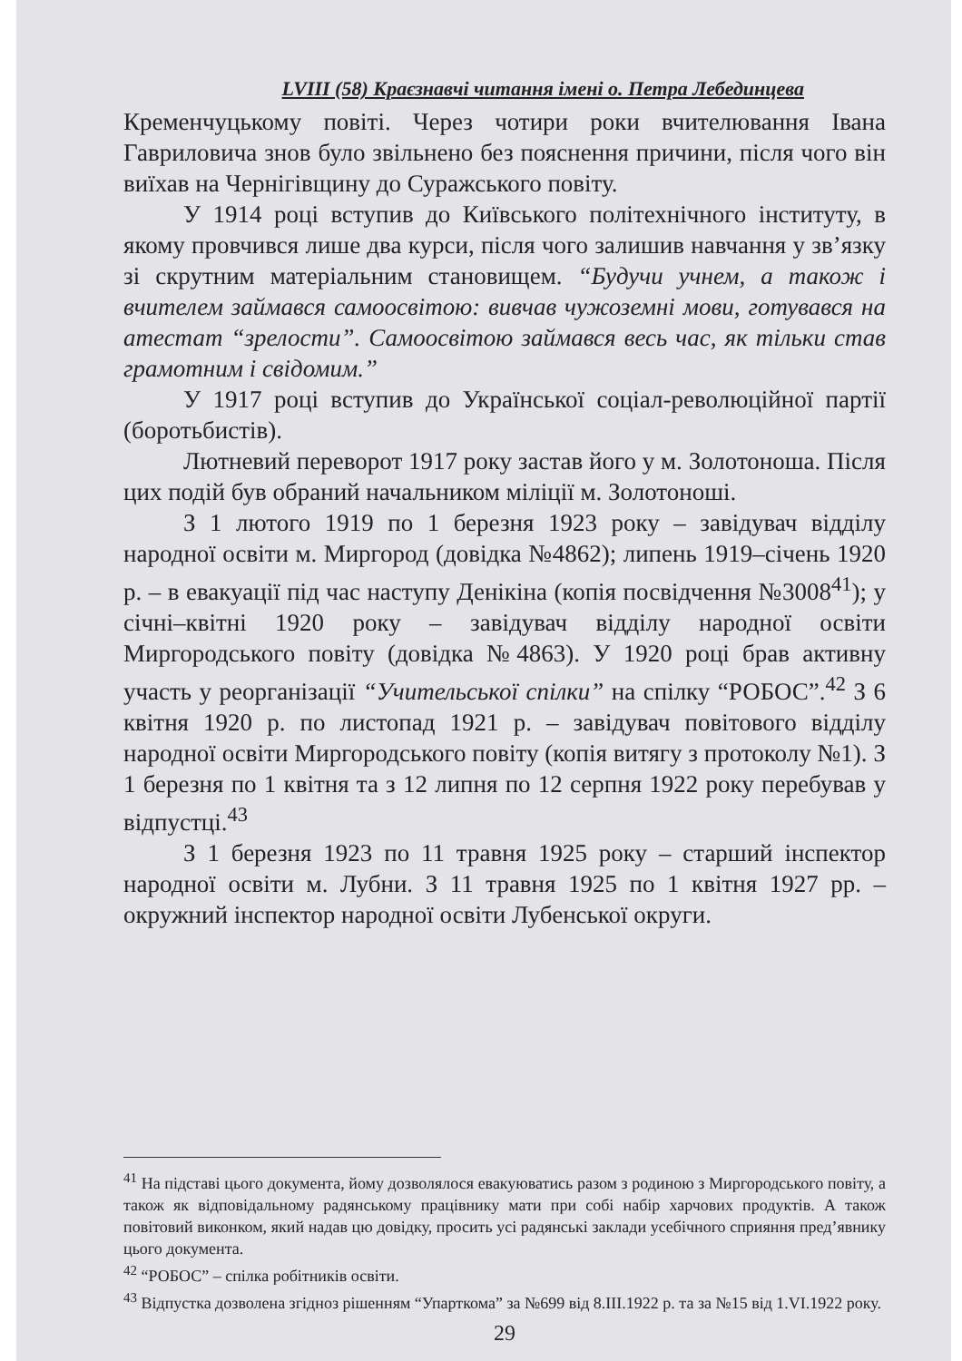LVIII (58) Краєзнавчі читання імені о. Петра Лебединцева
Кременчуцькому повіті. Через чотири роки вчителювання Івана Гавриловича знов було звільнено без пояснення причини, після чого він виїхав на Чернігівщину до Суражського повіту.
У 1914 році вступив до Київського політехнічного інституту, в якому провчився лише два курси, після чого залишив навчання у зв’язку зі скрутним матеріальним становищем. “Будучи учнем, а також і вчителем займався самоосвітою: вивчав чужоземні мови, готувався на атестат “зрелости”. Самоосвітою займався весь час, як тільки став грамотним і свідомим.”
У 1917 році вступив до Української соціал-революційної партії (боротьбистів).
Лютневий переворот 1917 року застав його у м. Золотоноша. Після цих подій був обраний начальником міліції м. Золотоноші.
З 1 лютого 1919 по 1 березня 1923 року – завідувач відділу народної освіти м. Миргород (довідка №4862); липень 1919–січень 1920 р. – в евакуації під час наступу Денікіна (копія посвідчення №3008<sup>41</sup>); у січні–квітні 1920 року – завідувач відділу народної освіти Миргородського повіту (довідка №4863). У 1920 році брав активну участь у реорганізації “Учительської спілки” на спілку “РОБОС”.<sup>42</sup> З 6 квітня 1920 р. по листопад 1921 р. – завідувач повітового відділу народної освіти Миргородського повіту (копія витягу з протоколу №1). З 1 березня по 1 квітня та з 12 липня по 12 серпня 1922 року перебував у відпустці.<sup>43</sup>
З 1 березня 1923 по 11 травня 1925 року – старший інспектор народної освіти м. Лубни. З 11 травня 1925 по 1 квітня 1927 рр. – окружний інспектор народної освіти Лубенської округи.
<sup>41</sup> На підставі цього документа, йому дозволялося евакуюватись разом з родиною з Миргородського повіту, а також як відповідальному радянському працівнику мати при собі набір харчових продуктів. А також повітовий виконком, який надав цю довідку, просить усі радянські заклади усебічного сприяння пред’явнику цього документа.
<sup>42</sup> “РОБОС” – спілка робітників освіти.
<sup>43</sup> Відпустка дозволена згідноз рішенням “Упарткома” за №699 від 8.III.1922 р. та за №15 від 1.VI.1922 року.
29